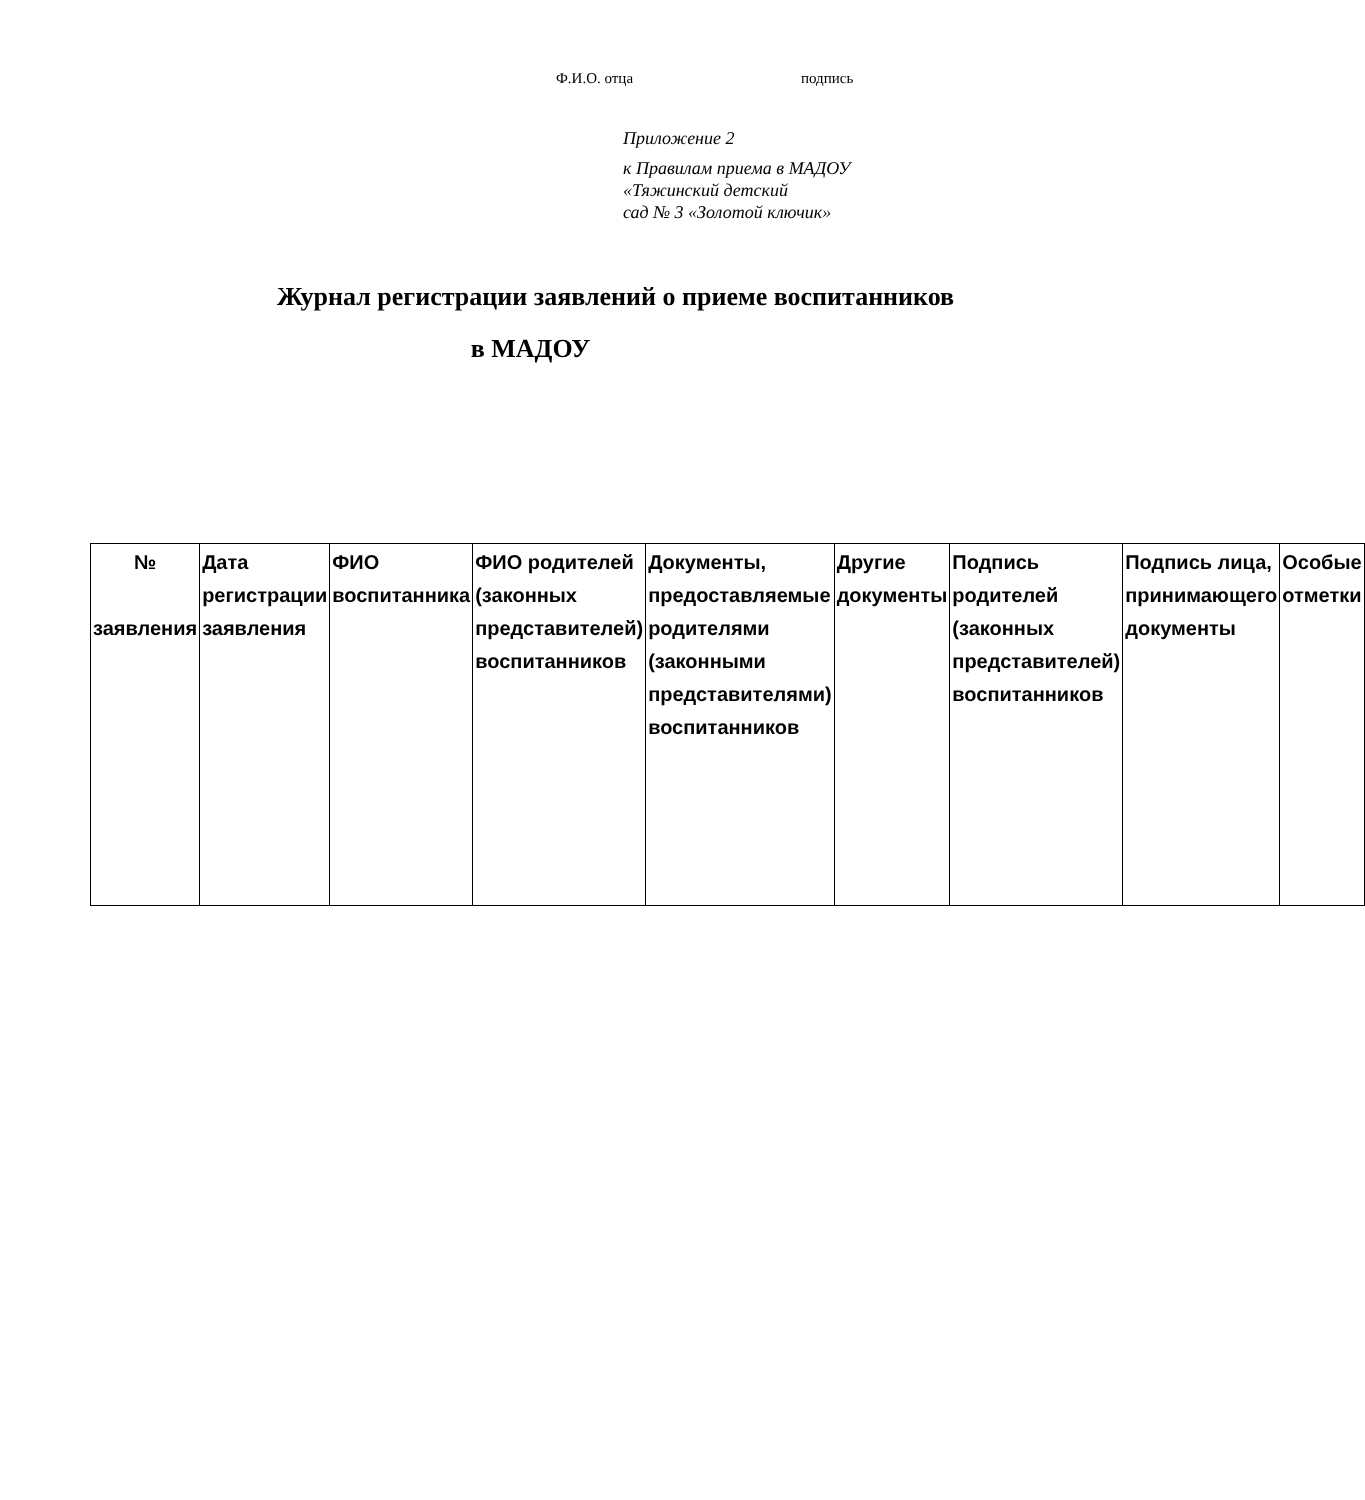Ф.И.О. отца подпись
Приложение 2
к Правилам приема в МАДОУ
«Тяжинский детский
сад № 3 «Золотой ключик»
Журнал регистрации заявлений о приеме воспитанников
в МАДОУ
| № заявления | Дата регистрации заявления | ФИО воспитанника | ФИО родителей (законных представителей) воспитанников | Документы, предоставляемые родителями (законными представителями) воспитанников | Другие документы | Подпись родителей (законных представителей) воспитанников | Подпись лица, принимающего документы | Особые отметки |
| --- | --- | --- | --- | --- | --- | --- | --- | --- |